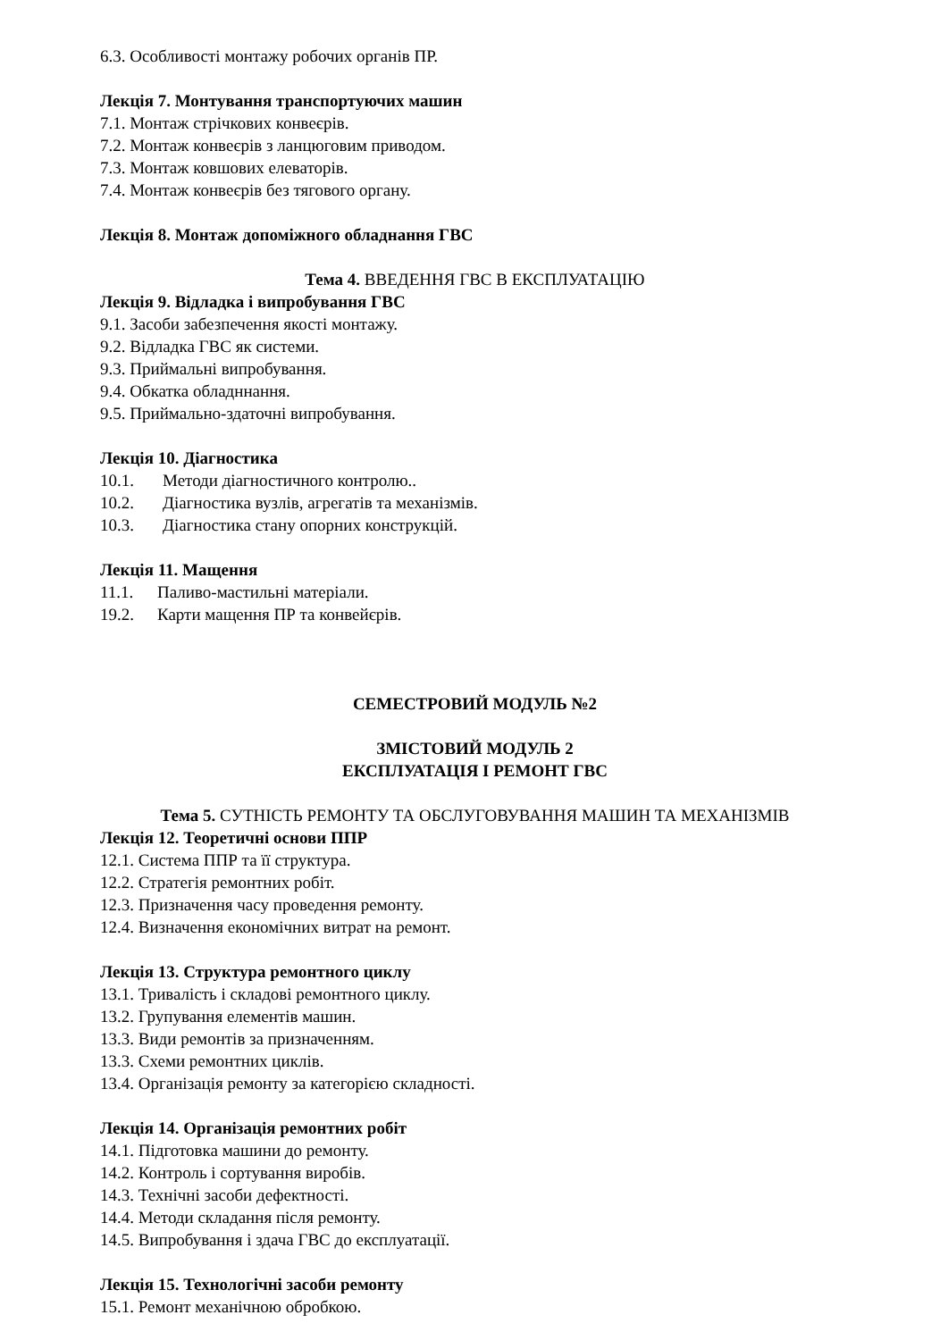6.3. Особливості монтажу робочих органів ПР.
Лекція 7. Монтування транспортуючих машин
7.1. Монтаж стрічкових конвеєрів.
7.2. Монтаж конвеєрів з ланцюговим приводом.
7.3. Монтаж ковшових елеваторів.
7.4. Монтаж конвеєрів без тягового органу.
Лекція 8. Монтаж допоміжного обладнання ГВС
Тема 4. ВВЕДЕННЯ ГВС В ЕКСПЛУАТАЦІЮ
Лекція 9. Відладка і випробування ГВС
9.1. Засоби забезпечення якості монтажу.
9.2. Відладка ГВС як системи.
9.3. Приймальні випробування.
9.4. Обкатка обладннання.
9.5. Приймально-здаточні випробування.
Лекція 10. Діагностика
10.1. Методи діагностичного контролю..
10.2. Діагностика вузлів, агрегатів та механізмів.
10.3. Діагностика стану опорних конструкцій.
Лекція 11. Мащення
11.1. Паливо-мастильні матеріали.
19.2. Карти мащення ПР та конвейєрів.
СЕМЕСТРОВИЙ МОДУЛЬ №2
ЗМІСТОВИЙ МОДУЛЬ 2
ЕКСПЛУАТАЦІЯ І РЕМОНТ ГВС
Тема 5. СУТНІСТЬ РЕМОНТУ ТА ОБСЛУГОВУВАННЯ МАШИН ТА МЕХАНІЗМІВ
Лекція 12. Теоретичні основи ППР
12.1. Система ППР та її структура.
12.2. Стратегія ремонтних робіт.
12.3. Призначення часу проведення ремонту.
12.4. Визначення економічних витрат на ремонт.
Лекція 13. Структура ремонтного циклу
13.1. Тривалість і складові ремонтного циклу.
13.2. Групування елементів машин.
13.3. Види ремонтів за призначенням.
13.3. Схеми ремонтних циклів.
13.4. Організація ремонту за категорією складності.
Лекція 14. Організація ремонтних робіт
14.1. Підготовка машини до ремонту.
14.2. Контроль і сортування виробів.
14.3. Технічні засоби дефектності.
14.4. Методи складання після ремонту.
14.5. Випробування і здача ГВС до експлуатації.
Лекція 15. Технологічні засоби ремонту
15.1. Ремонт механічною обробкою.